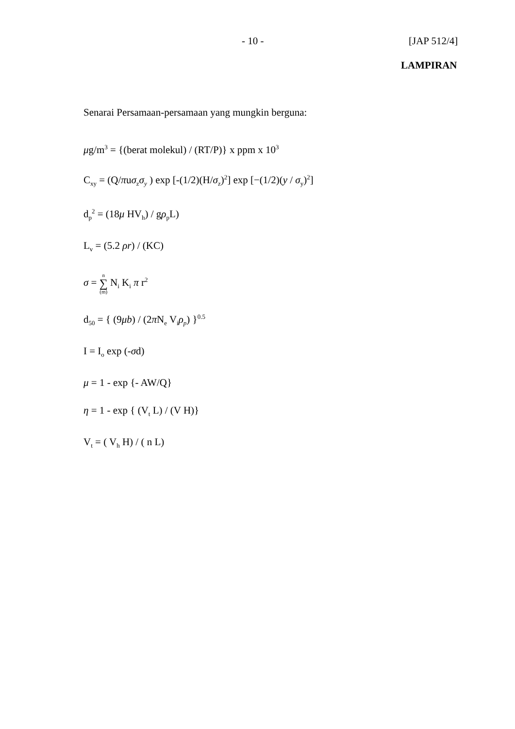- 10 - [JAP 512/4]
LAMPIRAN
Senarai Persamaan-persamaan yang mungkin berguna:
μg/m<sup>3</sup> = {(berat molekul) / (RT/P)} x ppm x 10<sup>3</sup>
C<sub>xy</sub> = (Q/πuσ<sub>z</sub>σ<sub>y</sub> ) exp [-(1/2)(H/σ<sub>z</sub>)<sup>2</sup>] exp [−(1/2)(y / σ<sub>y</sub>)<sup>2</sup>]
d<sub>p</sub><sup>2</sup> = (18μ HV<sub>h</sub>) / gρ<sub>p</sub>L)
L<sub>v</sub> = (5.2 ρr) / (KC)
σ = n ∑ (m) N<sub>i</sub> K<sub>i</sub> π r<sup>2</sup>
d<sub>50</sub> = { (9μb) / (2π N<sub>e</sub> V<sub>i</sub>ρ<sub>p</sub>) }<sup>0.5</sup>
I = I<sub>o</sub> exp (-σd)
μ = 1 - exp {- AW/Q}
η = 1 - exp { (V<sub>t</sub> L) / (V H)}
V<sub>t</sub> = ( V<sub>h</sub> H) / ( n L)